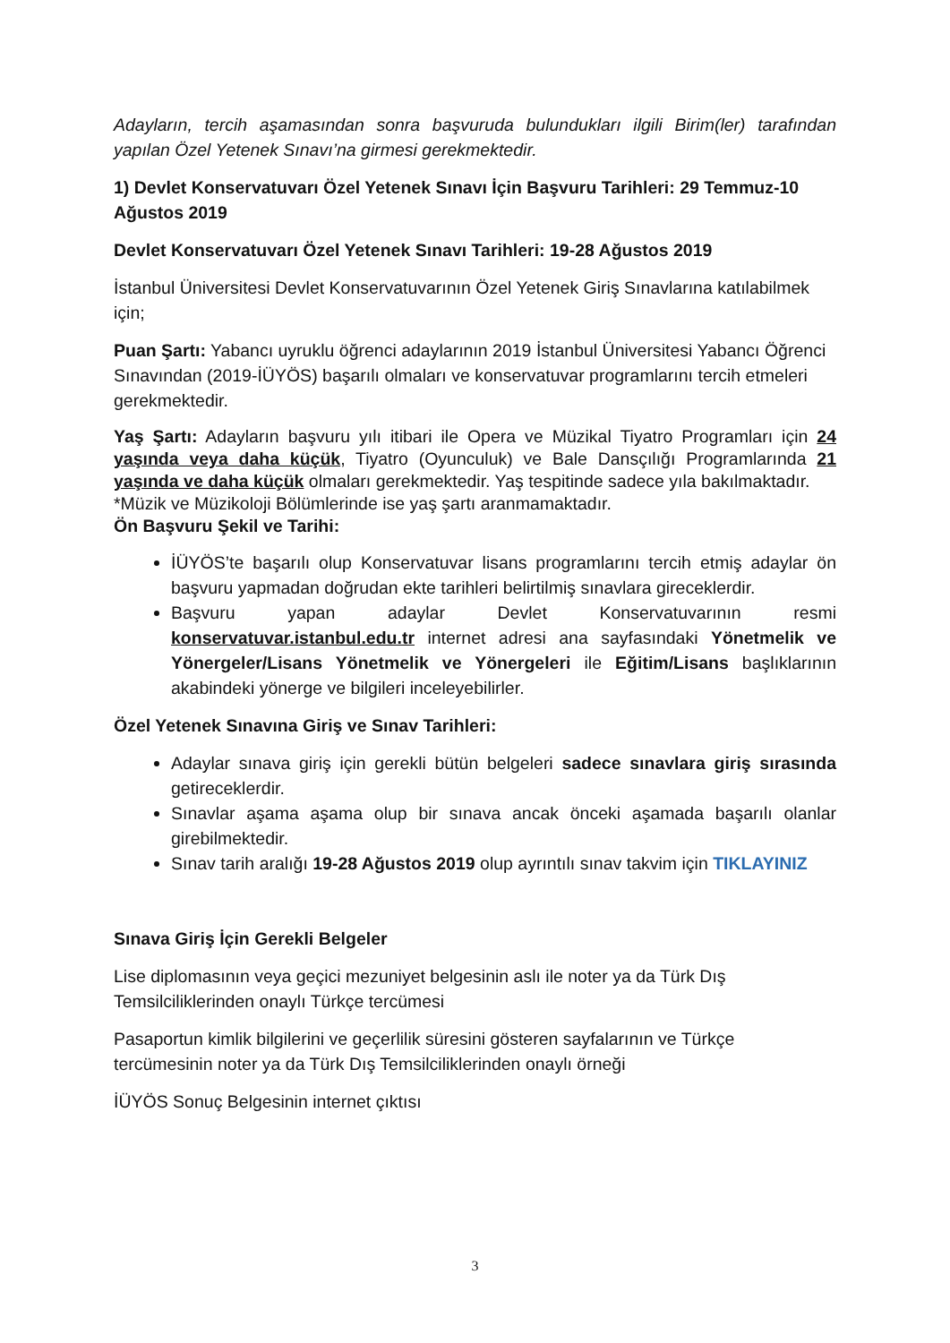Adayların, tercih aşamasından sonra başvuruda bulundukları ilgili Birim(ler) tarafından yapılan Özel Yetenek Sınavı’na girmesi gerekmektedir.
1) Devlet Konservatuvarı Özel Yetenek Sınavı İçin Başvuru Tarihleri: 29 Temmuz-10 Ağustos 2019
Devlet Konservatuvarı Özel Yetenek Sınavı Tarihleri: 19-28 Ağustos 2019
İstanbul Üniversitesi Devlet Konservatuvarının Özel Yetenek Giriş Sınavlarına katılabilmek için;
Puan Şartı: Yabancı uyruklu öğrenci adaylarının 2019 İstanbul Üniversitesi Yabancı Öğrenci Sınavından (2019-İÜYÖS) başarılı olmaları ve konservatuvar programlarını tercih etmeleri gerekmektedir.
Yaş Şartı: Adayların başvuru yılı itibari ile Opera ve Müzikal Tiyatro Programları için 24 yaşında veya daha küçük, Tiyatro (Oyunculuk) ve Bale Dansçılığı Programlarında 21 yaşında ve daha küçük olmaları gerekmektedir. Yaş tespitinde sadece yıla bakılmaktadır.
*Müzik ve Müzikoloji Bölümlerinde ise yaş şartı aranmamaktadır.
Ön Başvuru Şekil ve Tarihi:
İÜYÖS’te başarılı olup Konservatuvar lisans programlarını tercih etmiş adaylar ön başvuru yapmadan doğrudan ekte tarihleri belirtilmiş sınavlara gireceklerdir.
Başvuru yapan adaylar Devlet Konservatuvarının resmi konservatuvar.istanbul.edu.tr internet adresi ana sayfasındaki Yönetmelik ve Yönergeler/Lisans Yönetmelik ve Yönergeleri ile Eğitim/Lisans başlıklarının akabindeki yönerge ve bilgileri inceleyebilirler.
Özel Yetenek Sınavına Giriş ve Sınav Tarihleri:
Adaylar sınava giriş için gerekli bütün belgeleri sadece sınavlara giriş sırasında getireceklerdir.
Sınavlar aşama aşama olup bir sınava ancak önceki aşamada başarılı olanlar girebilmektedir.
Sınav tarih aralığı 19-28 Ağustos 2019 olup ayrıntılı sınav takvim için TIKLAYINIZ
Sınava Giriş İçin Gerekli Belgeler
Lise diplomasının veya geçici mezuniyet belgesinin aslı ile noter ya da Türk Dış Temsilciliklerinden onaylı Türkçe tercümesi
Pasaportun kimlik bilgilerini ve geçerlilik süresini gösteren sayfalarının ve Türkçe tercümesinin noter ya da Türk Dış Temsilciliklerinden onaylı örneği
İÜYÖS Sonuç Belgesinin internet çıktısı
3